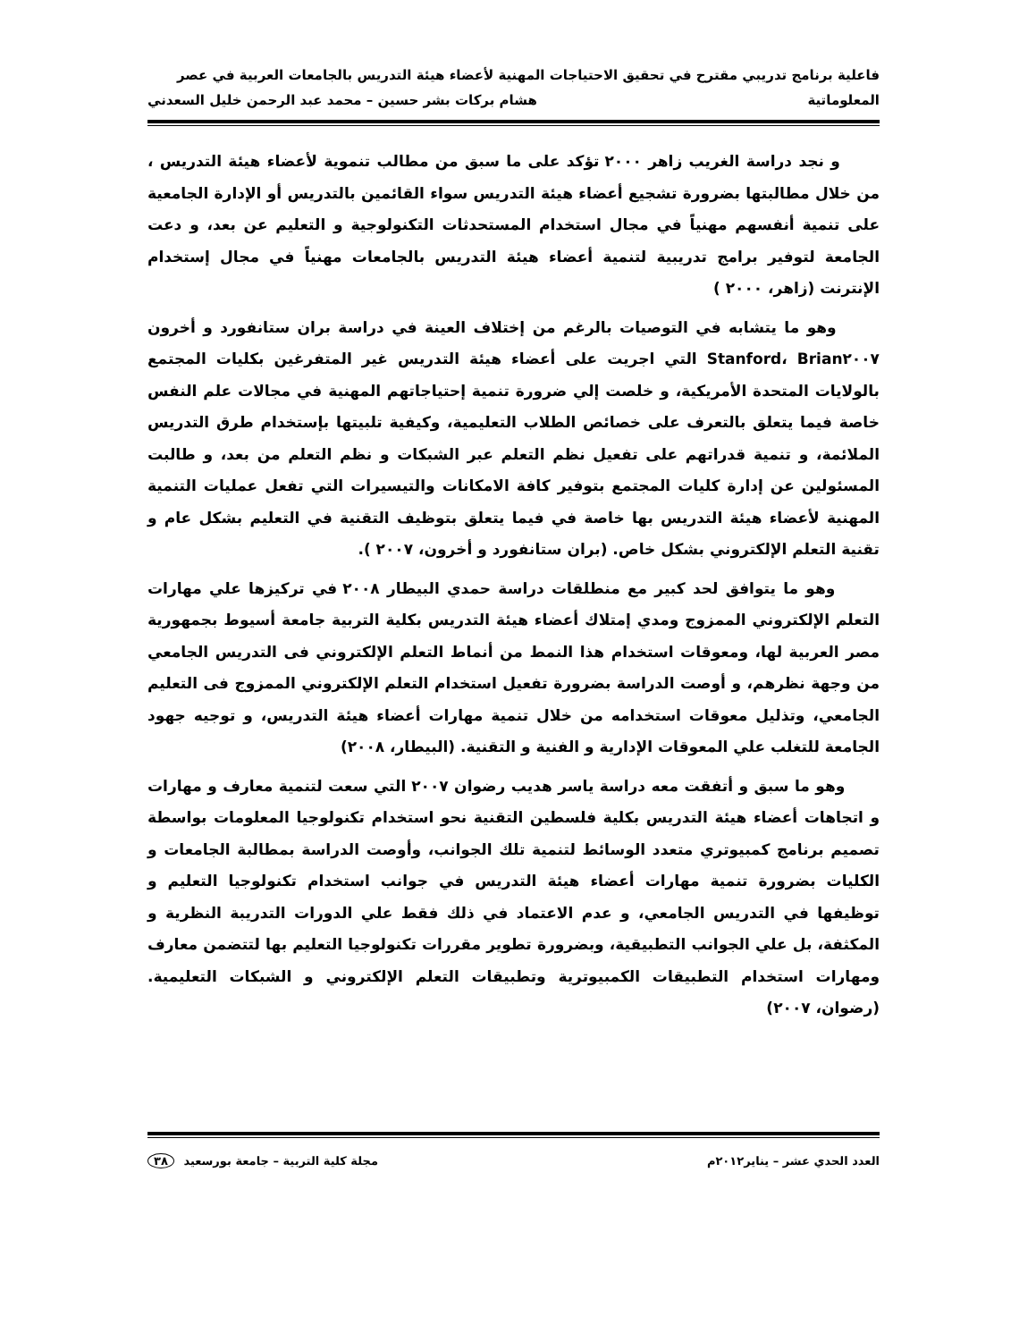فاعلية برنامج تدريبي مقترح في تحقيق الاحتياجات المهنية لأعضاء هيئة التدريس بالجامعات العربية في عصر
المعلوماتية هشام بركات بشر حسين – محمد عبد الرحمن خليل السعدني
و نجد دراسة الغريب زاهر ٢٠٠٠ تؤكد على ما سبق من مطالب تنموية لأعضاء هيئة التدريس ، من خلال مطالبتها بضرورة تشجيع أعضاء هيئة التدريس سواء القائمين بالتدريس أو الإدارة الجامعية على تنمية أنفسهم مهنياً في مجال استخدام المستحدثات التكنولوجية و التعليم عن بعد، و دعت الجامعة لتوفير برامج تدريبية لتنمية أعضاء هيئة التدريس بالجامعات مهنياً في مجال إستخدام الإنترنت (زاهر، ٢٠٠٠ )
وهو ما يتشابه في التوصيات بالرغم من إختلاف العينة في دراسة بران ستانفورد و أخرون Stanford، Brian٢٠٠٧ التي اجريت على أعضاء هيئة التدريس غير المتفرغين بكليات المجتمع بالولايات المتحدة الأمريكية، و خلصت إلي ضرورة تنمية إحتياجاتهم المهنية في مجالات علم النفس خاصة فيما يتعلق بالتعرف على خصائص الطلاب التعليمية، وكيفية تلبيتها بإستخدام طرق التدريس الملائمة، و تنمية قدراتهم على تفعيل نظم التعلم عبر الشبكات و نظم التعلم من بعد، و طالبت المسئولين عن إدارة كليات المجتمع بتوفير كافة الامكانات والتيسيرات التي تفعل عمليات التنمية المهنية لأعضاء هيئة التدريس بها خاصة في فيما يتعلق بتوظيف التقنية في التعليم بشكل عام و تقنية التعلم الإلكتروني بشكل خاص. (بران ستانفورد و أخرون، ٢٠٠٧ ).
وهو ما يتوافق لحد كبير مع منطلقات دراسة حمدي البيطار ٢٠٠٨ في تركيزها علي مهارات التعلم الإلكتروني الممزوج ومدي إمتلاك أعضاء هيئة التدريس بكلية التربية جامعة أسيوط بجمهورية مصر العربية لها، ومعوقات استخدام هذا النمط من أنماط التعلم الإلكتروني فى التدريس الجامعي من وجهة نظرهم، و أوصت الدراسة بضرورة تفعيل استخدام التعلم الإلكتروني الممزوج فى التعليم الجامعي، وتذليل معوقات استخدامه من خلال تنمية مهارات أعضاء هيئة التدريس، و توجيه جهود الجامعة للتغلب علي المعوقات الإدارية و الفنية و التقنية. (البيطار، ٢٠٠٨)
وهو ما سبق و أتفقت معه دراسة ياسر هديب رضوان ٢٠٠٧ التي سعت لتنمية معارف و مهارات و اتجاهات أعضاء هيئة التدريس بكلية فلسطين التقنية نحو استخدام تكنولوجيا المعلومات بواسطة تصميم برنامج كمبيوتري متعدد الوسائط لتنمية تلك الجوانب، وأوصت الدراسة بمطالبة الجامعات و الكليات بضرورة تنمية مهارات أعضاء هيئة التدريس في جوانب استخدام تكنولوجيا التعليم و توظيفها في التدريس الجامعي، و عدم الاعتماد في ذلك فقط علي الدورات التدريبة النظرية و المكثفة، بل علي الجوانب التطبيقية، وبضرورة تطوير مقررات تكنولوجيا التعليم بها لتتضمن معارف ومهارات استخدام التطبيقات الكمبيوترية وتطبيقات التعلم الإلكتروني و الشبكات التعليمية.(رضوان، ٢٠٠٧)
العدد الحدي عشر – يناير٢٠١٢م مجلة كلية التربية – جامعة بورسعيد ٣٨